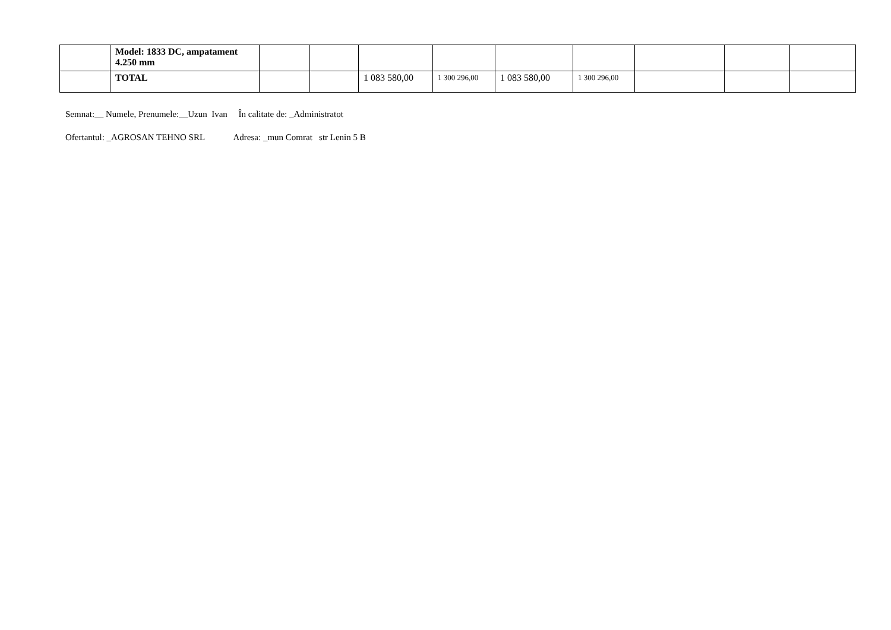| | Model: 1833 DC, ampatament 4.250 mm | | | | | | | | | |
| | TOTAL | | | 1 083 580,00 | 1 300 296,00 | 1 083 580,00 | 1 300 296,00 | | | |
Semnat:__ Numele, Prenumele:__Uzun Ivan În calitate de: _Administratot
Ofertantul: _AGROSAN TEHNO SRL Adresa: _mun Comrat str Lenin 5 B